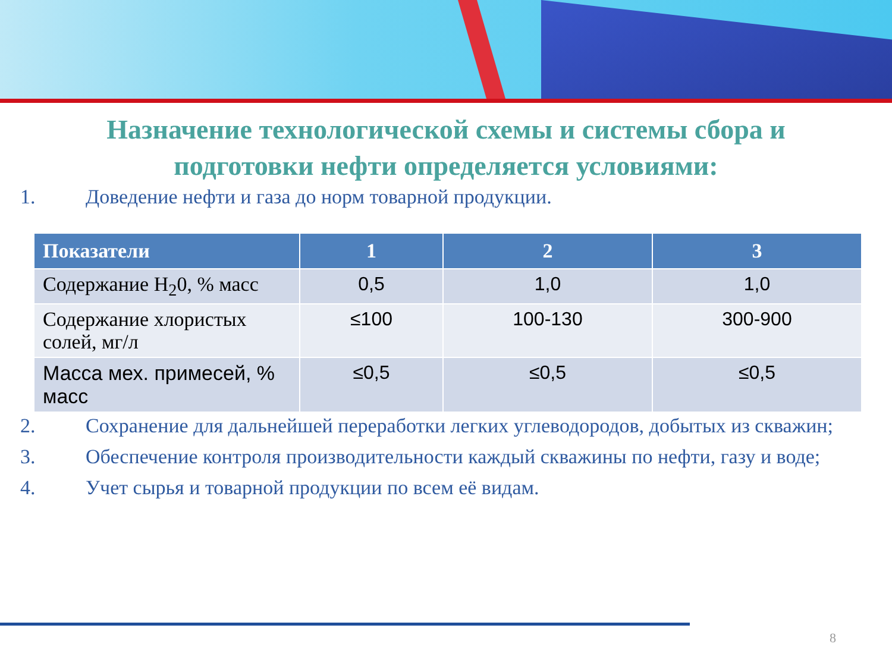Назначение технологической схемы и системы сбора и
подготовки нефти определяется условиями:
1. Доведение нефти и газа до норм товарной продукции.
| Показатели | 1 | 2 | 3 |
| --- | --- | --- | --- |
| Содержание H<sub>2</sub>0, % масс | 0,5 | 1,0 | 1,0 |
| Содержание хлористых солей, мг/л | ≤100 | 100-130 | 300-900 |
| Масса мех. примесей, % масс | ≤0,5 | ≤0,5 | ≤0,5 |
2. Сохранение для дальнейшей переработки легких углеводородов, добытых из скважин;
3. Обеспечение контроля производительности каждый скважины по нефти, газу и воде;
4. Учет сырья и товарной продукции по всем её видам.
8